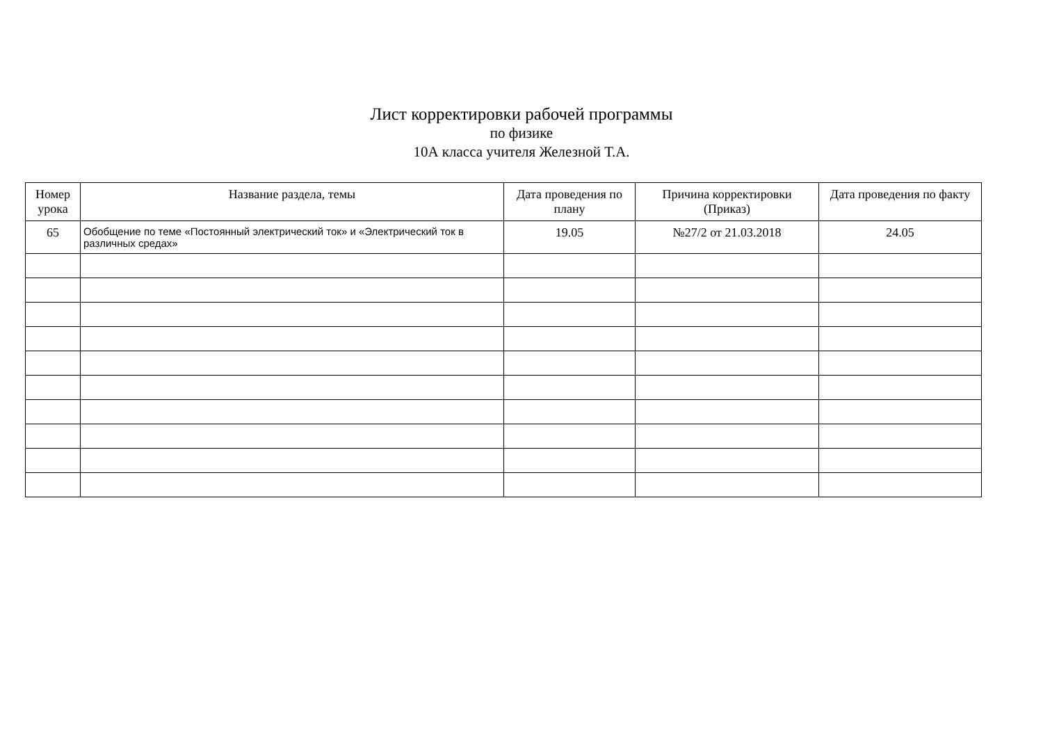Лист корректировки рабочей программы
по физике
10А класса учителя Железной Т.А.
| Номер урока | Название раздела, темы | Дата проведения по плану | Причина корректировки (Приказ) | Дата проведения по факту |
| --- | --- | --- | --- | --- |
| 65 | Обобщение по теме «Постоянный электрический ток» и «Электрический ток в различных средах» | 19.05 | №27/2 от 21.03.2018 | 24.05 |